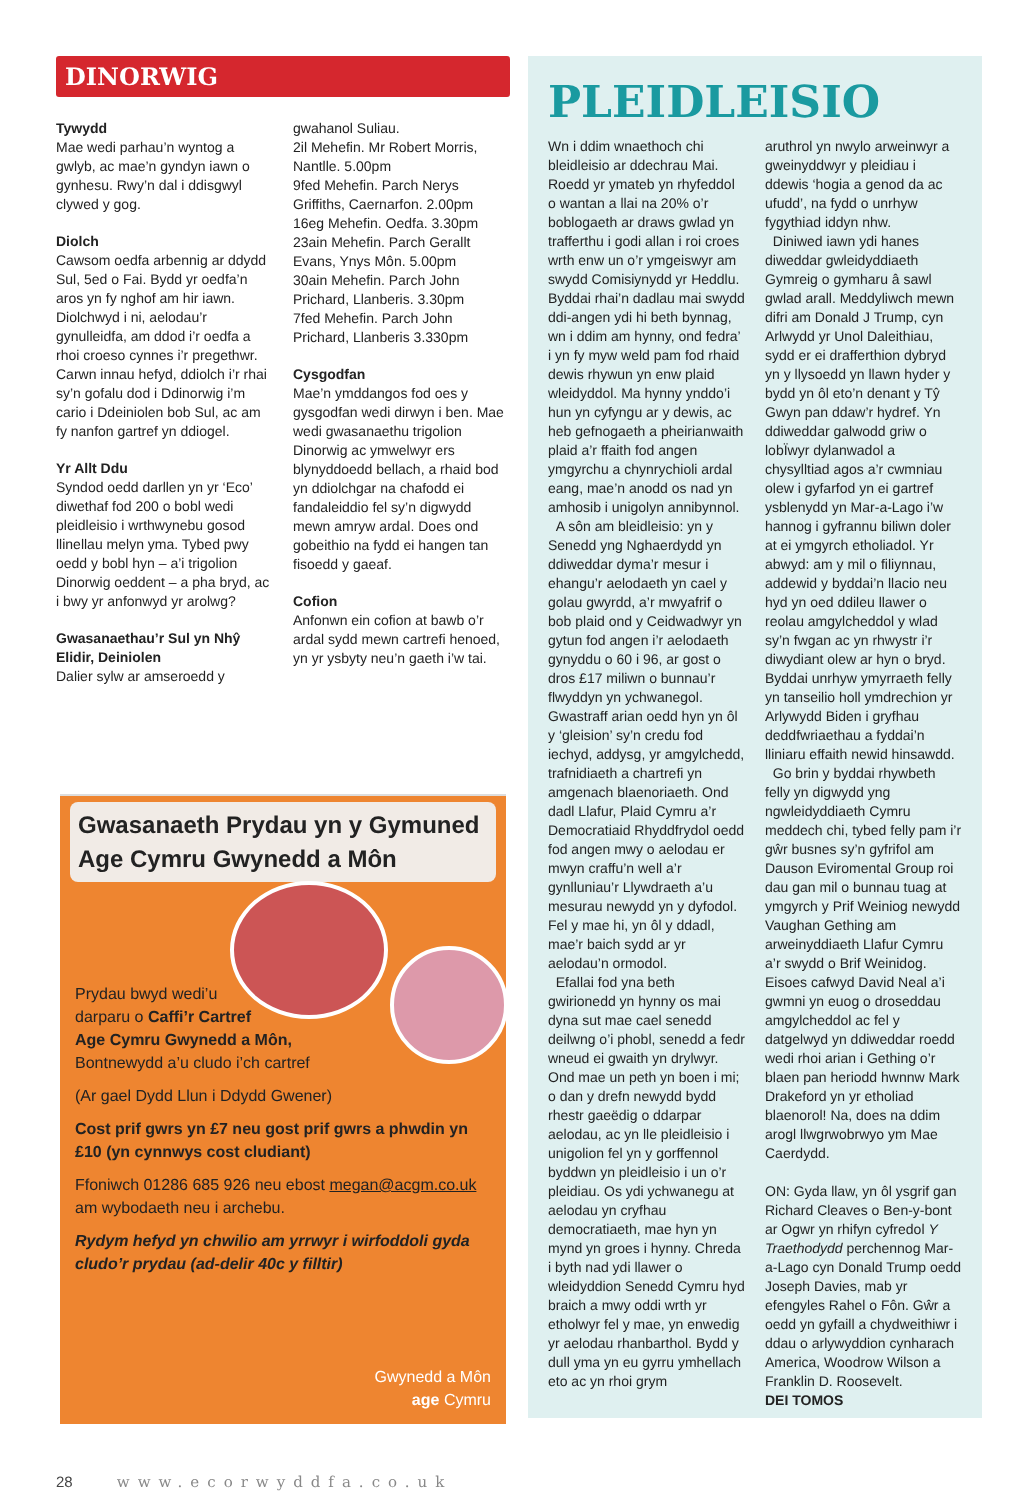DINORWIG
Tywydd
Mae wedi parhau’n wyntog a gwlyb, ac mae’n gyndyn iawn o gynhesu. Rwy’n dal i ddisgwyl clywed y gog.
Diolch
Cawsom oedfa arbennig ar ddydd Sul, 5ed o Fai. Bydd yr oedfa’n aros yn fy nghof am hir iawn. Diolchwyd i ni, aelodau’r gynulleidfa, am ddod i’r oedfa a rhoi croeso cynnes i’r pregethwr. Carwn innau hefyd, ddiolch i’r rhai sy’n gofalu dod i Ddinorwig i’m cario i Ddeiniolen bob Sul, ac am fy nanfon gartref yn ddiogel.
Yr Allt Ddu
Syndod oedd darllen yn yr ‘Eco’ diwethaf fod 200 o bobl wedi pleidleisio i wrthwynebu gosod llinellau melyn yma. Tybed pwy oedd y bobl hyn – a’i trigolion Dinorwig oeddent – a pha bryd, ac i bwy yr anfonwyd yr arolwg?
Gwasanaethau’r Sul yn Nhŷ Elidir, Deiniolen
Dalier sylw ar amseroedd y
gwahanol Suliau.
2il Mehefin. Mr Robert Morris, Nantlle. 5.00pm
9fed Mehefin. Parch Nerys Griffiths, Caernarfon. 2.00pm
16eg Mehefin. Oedfa. 3.30pm
23ain Mehefin. Parch Gerallt Evans, Ynys Môn. 5.00pm
30ain Mehefin. Parch John Prichard, Llanberis. 3.30pm
7fed Mehefin. Parch John Prichard, Llanberis 3.330pm
Cysgodfan
Mae’n ymddangos fod oes y gysgodfan wedi dirwyn i ben. Mae wedi gwasanaethu trigolion Dinorwig ac ymwelwyr ers blynyddoedd bellach, a rhaid bod yn ddiolchgar na chafodd ei fandaleiddio fel sy’n digwydd mewn amryw ardal. Does ond gobeithio na fydd ei hangen tan fisoedd y gaeaf.
Cofion
Anfonwn ein cofion at bawb o’r ardal sydd mewn cartrefi henoed, yn yr ysbyty neu’n gaeth i’w tai.
Gwasanaeth Prydau yn y Gymuned Age Cymru Gwynedd a Môn
Prydau bwyd wedi’u
darparu o Caffi’r Cartref
Age Cymru Gwynedd a Môn,
Bontnewydd a’u cludo i’ch cartref
(Ar gael Dydd Llun i Ddydd Gwener)
Cost prif gwrs yn £7 neu gost prif gwrs a phwdin yn £10 (yn cynnwys cost cludiant)
Ffoniwch 01286 685 926 neu ebost megan@acgm.co.uk am wybodaeth neu i archebu.
Rydym hefyd yn chwilio am yrrwyr i wirfoddoli gyda cludo’r prydau (ad-delir 40c y filltir)
Gwynedd a Môn
age Cymru
PLEIDLEISIO
Wn i ddim wnaethoch chi bleidleisio ar ddechrau Mai. Roedd yr ymateb yn rhyfeddol o wantan a llai na 20% o’r boblogaeth ar draws gwlad yn trafferthu i godi allan i roi croes wrth enw un o’r ymgeiswyr am swydd Comisiynydd yr Heddlu. Byddai rhai’n dadlau mai swydd ddi-angen ydi hi beth bynnag, wn i ddim am hynny, ond fedra’ i yn fy myw weld pam fod rhaid dewis rhywun yn enw plaid wleidyddol. Ma hynny ynddo’i hun yn cyfyngu ar y dewis, ac heb gefnogaeth a pheirianwaith plaid a’r ffaith fod angen ymgyrchu a chynrychioli ardal eang, mae’n anodd os nad yn amhosib i unigolyn annibynnol.
A sôn am bleidleisio: yn y Senedd yng Nghaerdydd yn ddiweddar dyma’r mesur i ehangu’r aelodaeth yn cael y golau gwyrdd, a’r mwyafrif o bob plaid ond y Ceidwadwyr yn gytun fod angen i’r aelodaeth gynyddu o 60 i 96, ar gost o dros £17 miliwn o bunnau’r flwyddyn yn ychwanegol. Gwastraff arian oedd hyn yn ôl y ‘gleision’ sy’n credu fod iechyd, addysg, yr amgylchedd, trafnidiaeth a chartrefi yn amgenach blaenoriaeth. Ond dadl Llafur, Plaid Cymru a’r Democratiaid Rhyddfrydol oedd fod angen mwy o aelodau er mwyn craffu’n well a’r gynlluniau’r Llywdraeth a’u mesurau newydd yn y dyfodol. Fel y mae hi, yn ôl y ddadl, mae’r baich sydd ar yr aelodau’n ormodol.
Efallai fod yna beth gwirionedd yn hynny os mai dyna sut mae cael senedd deilwng o’i phobl, senedd a fedr wneud ei gwaith yn drylwyr. Ond mae un peth yn boen i mi; o dan y drefn newydd bydd rhestr gaeëdig o ddarpar aelodau, ac yn lle pleidleisio i unigolion fel yn y gorffennol byddwn yn pleidleisio i un o’r pleidiau. Os ydi ychwanegu at aelodau yn cryfhau democratiaeth, mae hyn yn mynd yn groes i hynny. Chreda i byth nad ydi llawer o wleidyddion Senedd Cymru hyd braich a mwy oddi wrth yr etholwyr fel y mae, yn enwedig yr aelodau rhanbarthol. Bydd y dull yma yn eu gyrru ymhellach eto ac yn rhoi grym
aruthrol yn nwylo arweinwyr a gweinyddwyr y pleidiau i ddewis ‘hogia a genod da ac ufudd’, na fydd o unrhyw fygythiad iddyn nhw.
Diniwed iawn ydi hanes diweddar gwleidyddiaeth Gymreig o gymharu â sawl gwlad arall. Meddyliwch mewn difri am Donald J Trump, cyn Arlwydd yr Unol Daleithiau, sydd er ei drafferthion dybryd yn y llysoedd yn llawn hyder y bydd yn ôl eto’n denant y Tŷ Gwyn pan ddaw’r hydref. Yn ddiweddar galwodd griw o lobÏwyr dylanwadol a chysylltiad agos a’r cwmniau olew i gyfarfod yn ei gartref ysblenydd yn Mar-a-Lago i’w hannog i gyfrannu biliwn doler at ei ymgyrch etholiadol. Yr abwyd: am y mil o filiynnau, addewid y byddai’n llacio neu hyd yn oed ddileu llawer o reolau amgylcheddol y wlad sy’n fwgan ac yn rhwystr i’r diwydiant olew ar hyn o bryd. Byddai unrhyw ymyrraeth felly yn tanseilio holl ymdrechion yr Arlywydd Biden i gryfhau deddfwriaethau a fyddai’n lliniaru effaith newid hinsawdd.
Go brin y byddai rhywbeth felly yn digwydd yng ngwleidyddiaeth Cymru meddech chi, tybed felly pam i’r gŵr busnes sy’n gyfrifol am Dauson Eviromental Group roi dau gan mil o bunnau tuag at ymgyrch y Prif Weiniog newydd Vaughan Gething am arweinyddiaeth Llafur Cymru a’r swydd o Brif Weinidog. Eisoes cafwyd David Neal a’i gwmni yn euog o droseddau amgylcheddol ac fel y datgelwyd yn ddiweddar roedd wedi rhoi arian i Gething o’r blaen pan heriodd hwnnw Mark Drakeford yn yr etholiad blaenorol! Na, does na ddim arogl llwgrwobrwyo ym Mae Caerdydd.
ON: Gyda llaw, yn ôl ysgrif gan Richard Cleaves o Ben-y-bont ar Ogwr yn rhifyn cyfredol Y Traethodydd perchennog Mar-a-Lago cyn Donald Trump oedd Joseph Davies, mab yr efengyles Rahel o Fôn. Gŵr a oedd yn gyfaill a chydweithiwr i ddau o arlywyddion cynharach America, Woodrow Wilson a Franklin D. Roosevelt.
DEI TOMOS
28 www.ecorwyddfa.co.uk